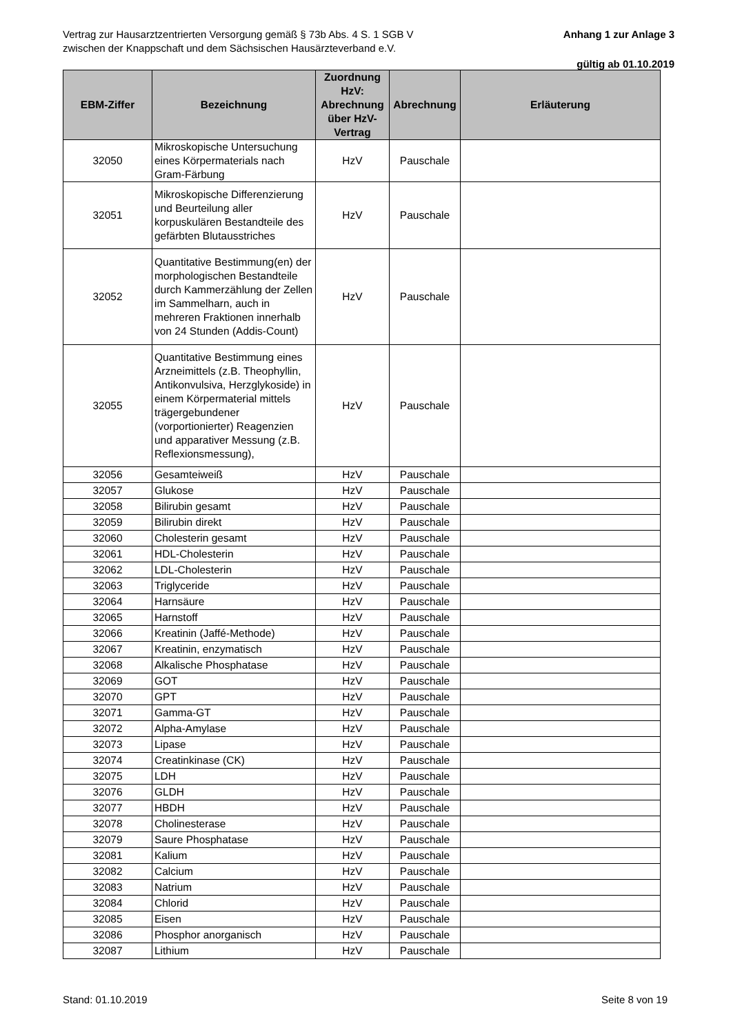Vertrag zur Hausarztzentrierten Versorgung gemäß § 73b Abs. 4 S. 1 SGB V
zwischen der Knappschaft und dem Sächsischen Hausärzteverband e.V.
Anhang 1 zur Anlage 3
gültig ab 01.10.2019
| EBM-Ziffer | Bezeichnung | Zuordnung HzV: Abrechnung über HzV-Vertrag | Abrechnung | Erläuterung |
| --- | --- | --- | --- | --- |
| 32050 | Mikroskopische Untersuchung eines Körpermaterials nach Gram-Färbung | HzV | Pauschale | |
| 32051 | Mikroskopische Differenzierung und Beurteilung aller korpuskulären Bestandteile des gefärbten Blutausstriches | HzV | Pauschale | |
| 32052 | Quantitative Bestimmung(en) der morphologischen Bestandteile durch Kammerzählung der Zellen im Sammelharn, auch in mehreren Fraktionen innerhalb von 24 Stunden (Addis-Count) | HzV | Pauschale | |
| 32055 | Quantitative Bestimmung eines Arzneimittels (z.B. Theophyllin, Antikonvulsiva, Herzglykoside) in einem Körpermaterial mittels trägergebundener (vorportionierter) Reagenzien und apparativer Messung (z.B. Reflexionsmessung), | HzV | Pauschale | |
| 32056 | Gesamteiweiß | HzV | Pauschale | |
| 32057 | Glukose | HzV | Pauschale | |
| 32058 | Bilirubin gesamt | HzV | Pauschale | |
| 32059 | Bilirubin direkt | HzV | Pauschale | |
| 32060 | Cholesterin gesamt | HzV | Pauschale | |
| 32061 | HDL-Cholesterin | HzV | Pauschale | |
| 32062 | LDL-Cholesterin | HzV | Pauschale | |
| 32063 | Triglyceride | HzV | Pauschale | |
| 32064 | Harnsäure | HzV | Pauschale | |
| 32065 | Harnstoff | HzV | Pauschale | |
| 32066 | Kreatinin (Jaffé-Methode) | HzV | Pauschale | |
| 32067 | Kreatinin, enzymatisch | HzV | Pauschale | |
| 32068 | Alkalische Phosphatase | HzV | Pauschale | |
| 32069 | GOT | HzV | Pauschale | |
| 32070 | GPT | HzV | Pauschale | |
| 32071 | Gamma-GT | HzV | Pauschale | |
| 32072 | Alpha-Amylase | HzV | Pauschale | |
| 32073 | Lipase | HzV | Pauschale | |
| 32074 | Creatinkinase (CK) | HzV | Pauschale | |
| 32075 | LDH | HzV | Pauschale | |
| 32076 | GLDH | HzV | Pauschale | |
| 32077 | HBDH | HzV | Pauschale | |
| 32078 | Cholinesterase | HzV | Pauschale | |
| 32079 | Saure Phosphatase | HzV | Pauschale | |
| 32081 | Kalium | HzV | Pauschale | |
| 32082 | Calcium | HzV | Pauschale | |
| 32083 | Natrium | HzV | Pauschale | |
| 32084 | Chlorid | HzV | Pauschale | |
| 32085 | Eisen | HzV | Pauschale | |
| 32086 | Phosphor anorganisch | HzV | Pauschale | |
| 32087 | Lithium | HzV | Pauschale | |
Stand: 01.10.2019 Seite 8 von 19